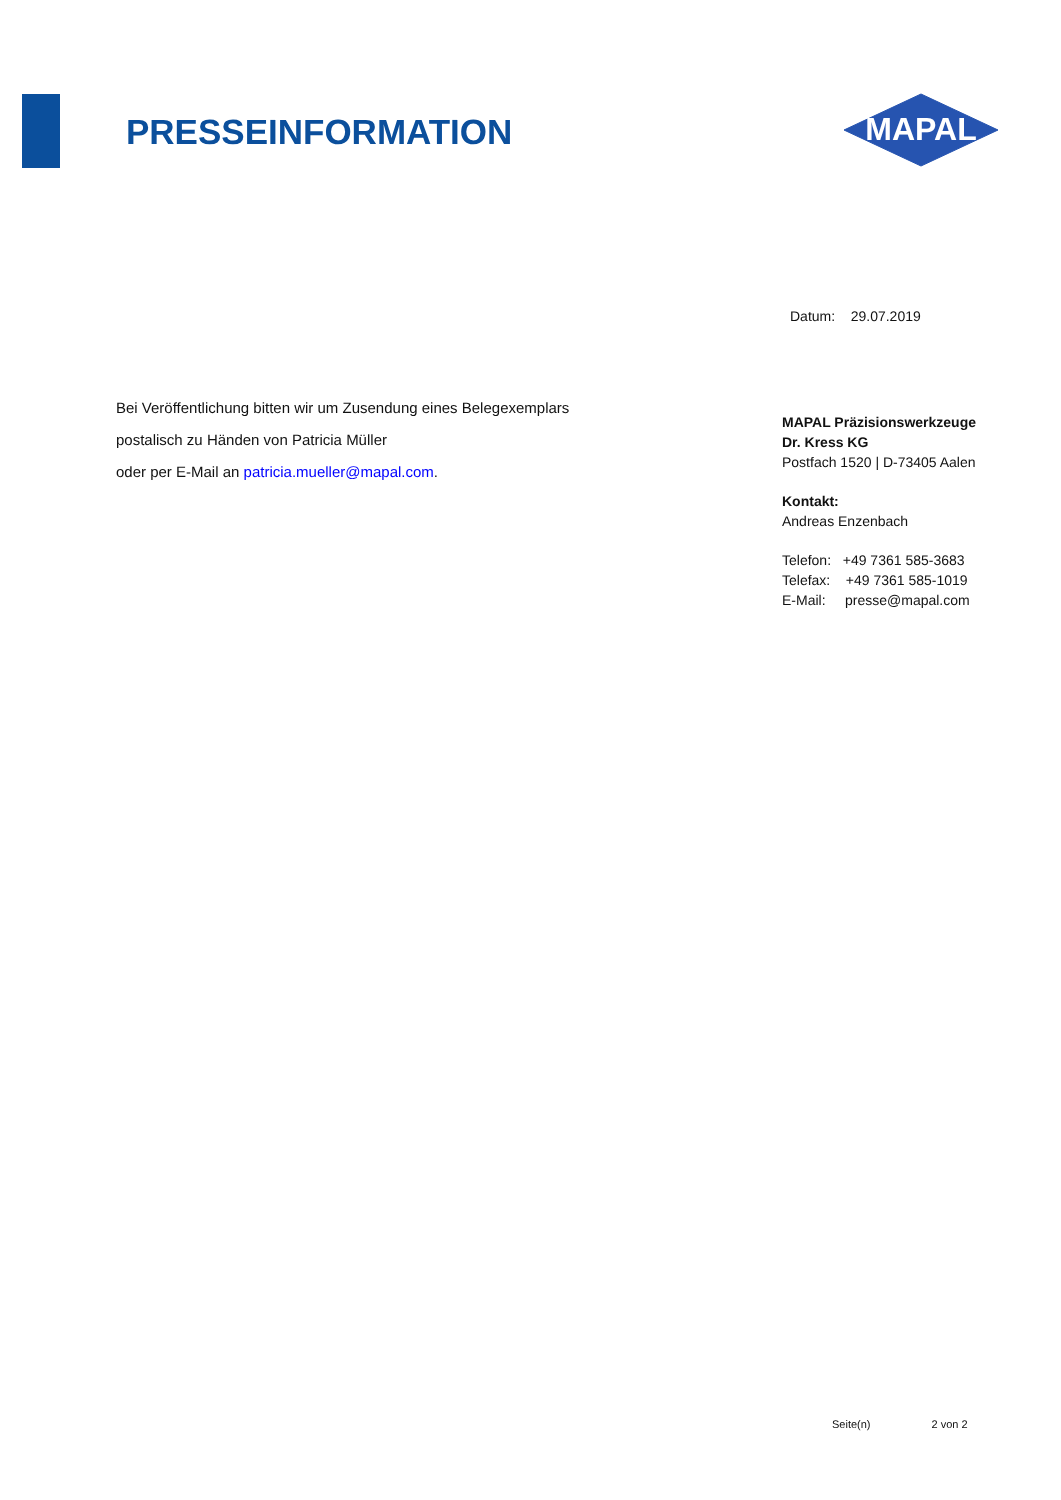PRESSEINFORMATION
MAPAL
Datum: 29.07.2019
Bei Veröffentlichung bitten wir um Zusendung eines Belegexemplars
postalisch zu Händen von Patricia Müller
oder per E-Mail an patricia.mueller@mapal.com.
MAPAL Präzisionswerkzeuge
Dr. Kress KG
Postfach 1520 | D-73405 Aalen
Kontakt:
Andreas Enzenbach
Telefon: +49 7361 585-3683
Telefax: +49 7361 585-1019
E-Mail: presse@mapal.com
Seite(n) 2 von 2